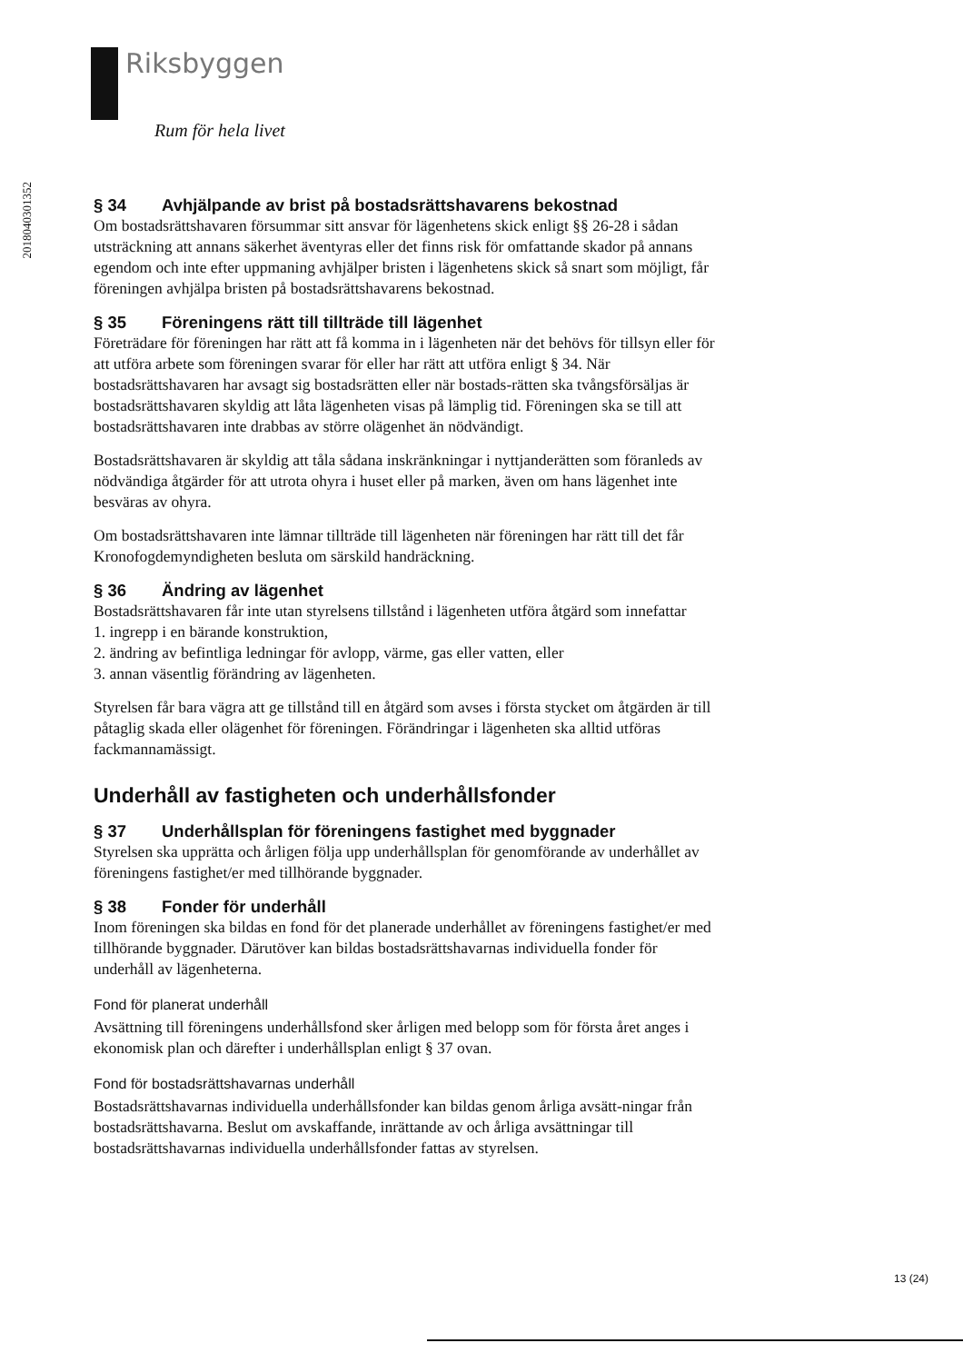Riksbyggen
Rum för hela livet
201804030135​2
§ 34 Avhjälpande av brist på bostadsrättshavarens bekostnad
Om bostadsrättshavaren försummar sitt ansvar för lägenhetens skick enligt §§ 26-28 i sådan utsträckning att annans säkerhet äventyras eller det finns risk för omfattande skador på annans egendom och inte efter uppmaning avhjälper bristen i lägenhetens skick så snart som möjligt, får föreningen avhjälpa bristen på bostadsrättshavarens bekostnad.
§ 35 Föreningens rätt till tillträde till lägenhet
Företrädare för föreningen har rätt att få komma in i lägenheten när det behövs för tillsyn eller för att utföra arbete som föreningen svarar för eller har rätt att utföra enligt § 34. När bostadsrättshavaren har avsagt sig bostadsrätten eller när bostads-rätten ska tvångsförsäljas är bostadsrättshavaren skyldig att låta lägenheten visas på lämplig tid. Föreningen ska se till att bostadsrättshavaren inte drabbas av större olägenhet än nödvändigt.
Bostadsrättshavaren är skyldig att tåla sådana inskränkningar i nyttjanderätten som föranleds av nödvändiga åtgärder för att utrota ohyra i huset eller på marken, även om hans lägenhet inte besväras av ohyra.
Om bostadsrättshavaren inte lämnar tillträde till lägenheten när föreningen har rätt till det får Kronofogdemyndigheten besluta om särskild handräckning.
§ 36 Ändring av lägenhet
Bostadsrättshavaren får inte utan styrelsens tillstånd i lägenheten utföra åtgärd som innefattar
1. ingrepp i en bärande konstruktion,
2. ändring av befintliga ledningar för avlopp, värme, gas eller vatten, eller
3. annan väsentlig förändring av lägenheten.
Styrelsen får bara vägra att ge tillstånd till en åtgärd som avses i första stycket om åtgärden är till påtaglig skada eller olägenhet för föreningen. Förändringar i lägenheten ska alltid utföras fackmannamässigt.
Underhåll av fastigheten och underhållsfonder
§ 37 Underhållsplan för föreningens fastighet med byggnader
Styrelsen ska upprätta och årligen följa upp underhållsplan för genomförande av underhållet av föreningens fastighet/er med tillhörande byggnader.
§ 38 Fonder för underhåll
Inom föreningen ska bildas en fond för det planerade underhållet av föreningens fastighet/er med tillhörande byggnader. Därutöver kan bildas bostadsrättshavarnas individuella fonder för underhåll av lägenheterna.
Fond för planerat underhåll
Avsättning till föreningens underhållsfond sker årligen med belopp som för första året anges i ekonomisk plan och därefter i underhållsplan enligt § 37 ovan.
Fond för bostadsrättshavarnas underhåll
Bostadsrättshavarnas individuella underhållsfonder kan bildas genom årliga avsätt-ningar från bostadsrättshavarna. Beslut om avskaffande, inrättande av och årliga avsättningar till bostadsrättshavarnas individuella underhållsfonder fattas av styrelsen.
13 (24)